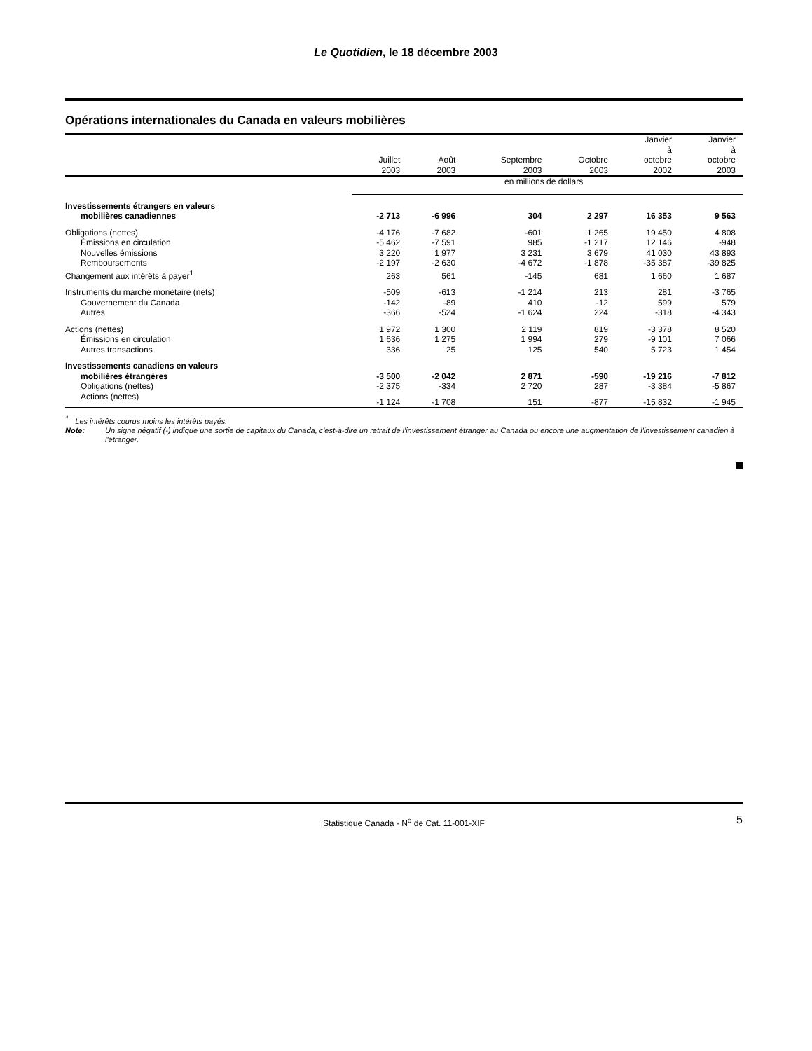Le Quotidien, le 18 décembre 2003
Opérations internationales du Canada en valeurs mobilières
| | Juillet 2003 | Août 2003 | Septembre 2003 | Octobre 2003 | Janvier à octobre 2002 | Janvier à octobre 2003 |
| --- | --- | --- | --- | --- | --- | --- |
| | en millions de dollars | | | | | |
| Investissements étrangers en valeurs mobilières canadiennes | -2 713 | -6 996 | 304 | 2 297 | 16 353 | 9 563 |
| Obligations (nettes) | -4 176 | -7 682 | -601 | 1 265 | 19 450 | 4 808 |
| Émissions en circulation | -5 462 | -7 591 | 985 | -1 217 | 12 146 | -948 |
| Nouvelles émissions | 3 220 | 1 977 | 3 231 | 3 679 | 41 030 | 43 893 |
| Remboursements | -2 197 | -2 630 | -4 672 | -1 878 | -35 387 | -39 825 |
| Changement aux intérêts à payer<sup>1</sup> | 263 | 561 | -145 | 681 | 1 660 | 1 687 |
| Instruments du marché monétaire (nets) | -509 | -613 | -1 214 | 213 | 281 | -3 765 |
| Gouvernement du Canada | -142 | -89 | 410 | -12 | 599 | 579 |
| Autres | -366 | -524 | -1 624 | 224 | -318 | -4 343 |
| Actions (nettes) | 1 972 | 1 300 | 2 119 | 819 | -3 378 | 8 520 |
| Émissions en circulation | 1 636 | 1 275 | 1 994 | 279 | -9 101 | 7 066 |
| Autres transactions | 336 | 25 | 125 | 540 | 5 723 | 1 454 |
| Investissements canadiens en valeurs mobilières étrangères | -3 500 | -2 042 | 2 871 | -590 | -19 216 | -7 812 |
| Obligations (nettes) | -2 375 | -334 | 2 720 | 287 | -3 384 | -5 867 |
| Actions (nettes) | -1 124 | -1 708 | 151 | -877 | -15 832 | -1 945 |
<sup>1</sup> Les intérêts courus moins les intérêts payés.
Note: Un signe négatif (-) indique une sortie de capitaux du Canada, c'est-à-dire un retrait de l'investissement étranger au Canada ou encore une augmentation de l'investissement canadien à l'étranger.
Statistique Canada - N<sup>o</sup> de Cat. 11-001-XIF 5